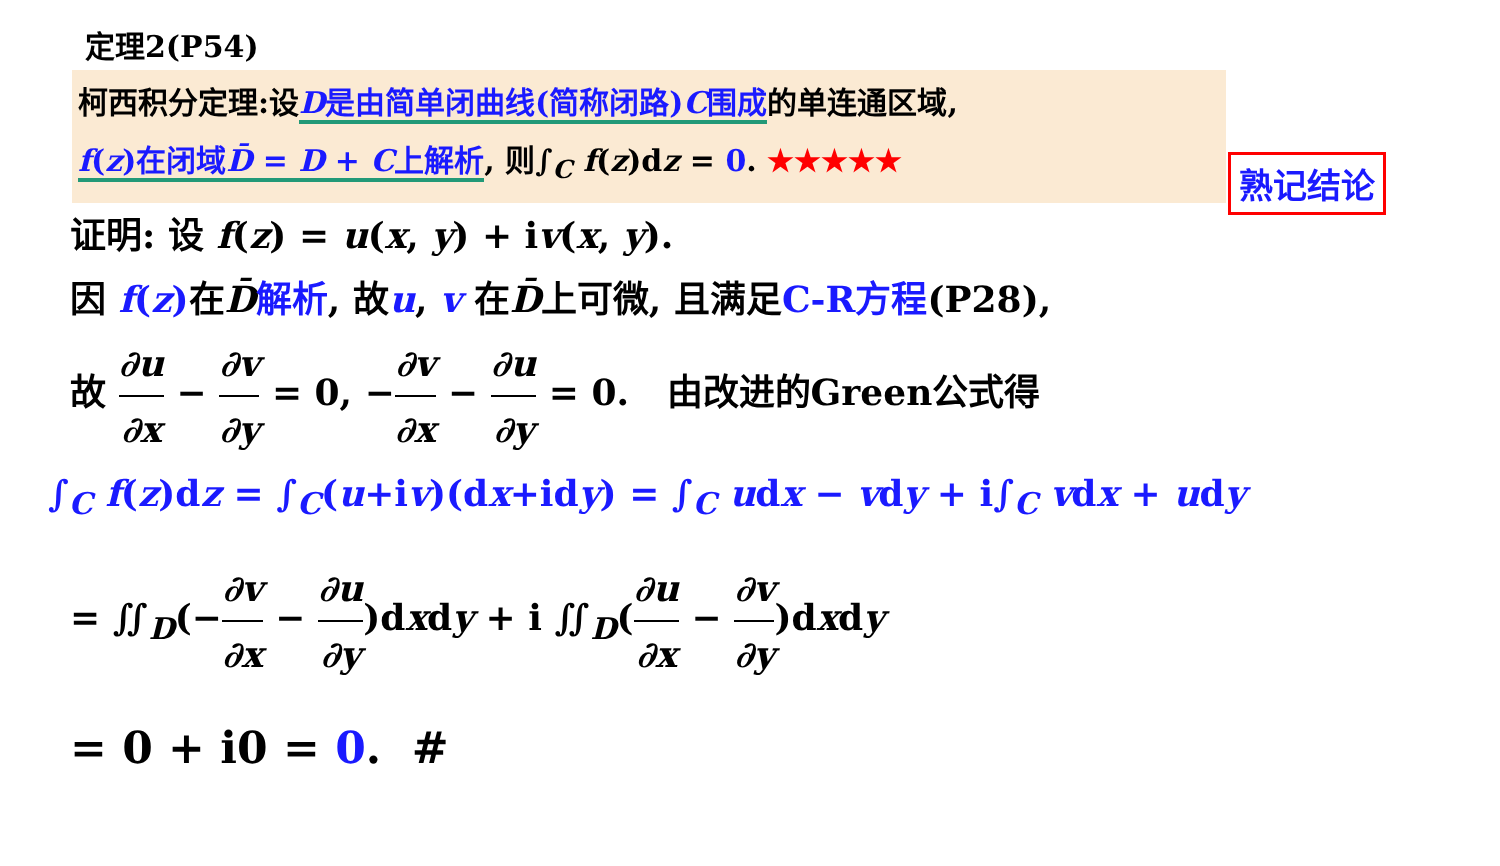定理2(P54)
柯西积分定理:设D是由简单闭曲线(简称闭路)C围成的单连通区域,
f(z)在闭域D̄ = D + C上解析, 则∫<sub>C</sub> f(z)dz = 0. ★★★★★
熟记结论
证明: 设 f(z) = u(x, y) + iv(x, y).
因 f(z) 在D̄解析, 故u, v 在D̄上可微, 且满足C-R方程(P28),
故 ∂u ∂x − ∂v ∂y = 0, −∂v ∂x − ∂u ∂y = 0. 由改进的Green公式得
∫<sub>C</sub> f(z)dz = ∫<sub>C</sub>(u+iv)(dx+idy) = ∫<sub>C</sub> udx − vdy + i∫<sub>C</sub> vdx + udy
= ∬<sub>D</sub>(−∂v ∂x − ∂u ∂y)dxdy + i ∬<sub>D</sub>(∂u ∂x − ∂v ∂y)dxdy
= 0 + i0 = 0. #